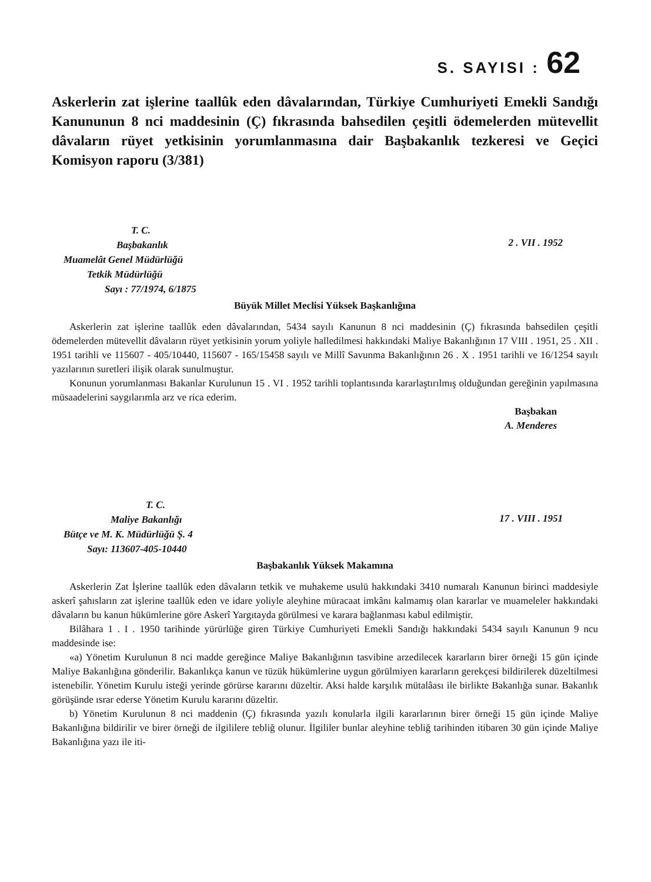S. SAYISI : 62
Askerlerin zat işlerine taallûk eden dâvalarından, Türkiye Cumhuriyeti Emekli Sandığı Kanununun 8 nci maddesinin (Ç) fıkrasında bahsedilen çeşitli ödemelerden mütevellit dâvaların rüyet yetkisinin yorumlanmasına dair Başbakanlık tezkeresi ve Geçici Komisyon raporu (3/381)
T. C.
Başbakanlık
Muamelât Genel Müdürlüğü
Tetkik Müdürlüğü
Sayı : 77/1974, 6/1875
2 . VII . 1952
Büyük Millet Meclisi Yüksek Başkanlığına
Askerlerin zat işlerine taallûk eden dâvalarından, 5434 sayılı Kanunun 8 nci maddesinin (Ç) fıkrasında bahsedilen çeşitli ödemelerden mütevellit dâvaların rüyet yetkisinin yorum yoliyle halledilmesi hakkındaki Maliye Bakanlığının 17 VIII . 1951, 25 . XII . 1951 tarihli ve 115607 - 405/10440, 115607 - 165/15458 sayılı ve Millî Savunma Bakanlığının 26 . X . 1951 tarihli ve 16/1254 sayılı yazılarının suretleri ilişik olarak sunulmuştur.
Konunun yorumlanması Bakanlar Kurulunun 15 . VI . 1952 tarihli toplantısında kararlaştırılmış olduğundan gereğinin yapılmasına müsaadelerini saygılarımla arz ve rica ederim.
Başbakan
A. Menderes
T. C.
Maliye Bakanlığı
Bütçe ve M. K. Müdürlüğü Ş. 4
Sayı: 113607-405-10440
17 . VIII . 1951
Başbakanlık Yüksek Makamına
Askerlerin Zat İşlerine taallûk eden dâvaların tetkik ve muhakeme usulü hakkındaki 3410 numaralı Kanunun birinci maddesiyle askerî şahısların zat işlerine taallûk eden ve idare yoliyle aleyhine müracaat imkânı kalmamış olan kararlar ve muameleler hakkındaki dâvaların bu kanun hükümlerine göre Askerî Yargıtayda görülmesi ve karara bağlanması kabul edilmiştir.
Bilâhara 1 . I . 1950 tarihinde yürürlüğe giren Türkiye Cumhuriyeti Emekli Sandığı hakkındaki 5434 sayılı Kanunun 9 ncu maddesinde ise:
«a) Yönetim Kurulunun 8 nci madde gereğince Maliye Bakanlığının tasvibine arzedilecek kararların birer örneği 15 gün içinde Maliye Bakanlığına gönderilir. Bakanlıkça kanun ve tüzük hükümlerine uygun görülmiyen kararların gerekçesi bildirilerek düzeltilmesi istenebilir. Yönetim Kurulu isteği yerinde görürse kararını düzeltir. Aksi halde karşılık mütalâası ile birlikte Bakanlığa sunar. Bakanlık görüşünde ısrar ederse Yönetim Kurulu kararını düzeltir.
b) Yönetim Kurulunun 8 nci maddenin (Ç) fıkrasında yazılı konularla ilgili kararlarının birer örneği 15 gün içinde Maliye Bakanlığına bildirilir ve birer örneği de ilgililere tebliğ olunur. İlgililer bunlar aleyhine tebliğ tarihinden itibaren 30 gün içinde Maliye Bakanlığına yazı ile iti-